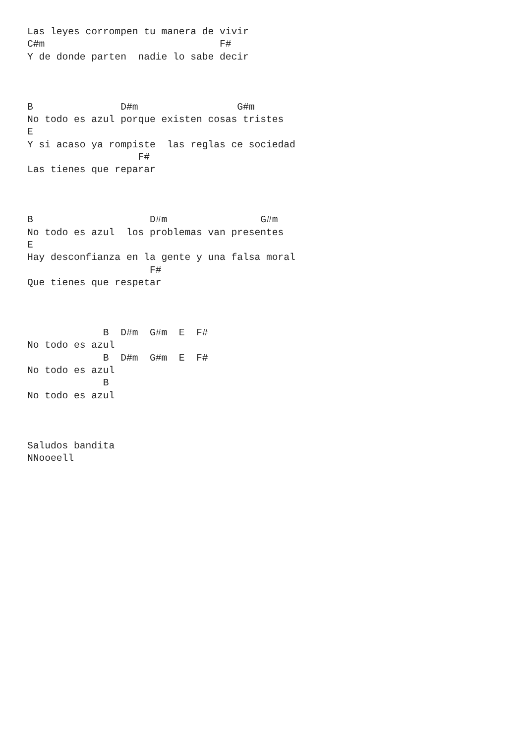Las leyes corrompen tu manera de vivir
C#m                              F#
Y de donde parten  nadie lo sabe decir



B               D#m                 G#m
No todo es azul porque existen cosas tristes
E
Y si acaso ya rompiste  las reglas ce sociedad
                   F#
Las tienes que reparar



B                    D#m                G#m
No todo es azul  los problemas van presentes
E
Hay desconfianza en la gente y una falsa moral
                     F#
Que tienes que respetar



             B  D#m  G#m  E  F#
No todo es azul
             B  D#m  G#m  E  F#
No todo es azul
             B
No todo es azul



Saludos bandita
NNooeell